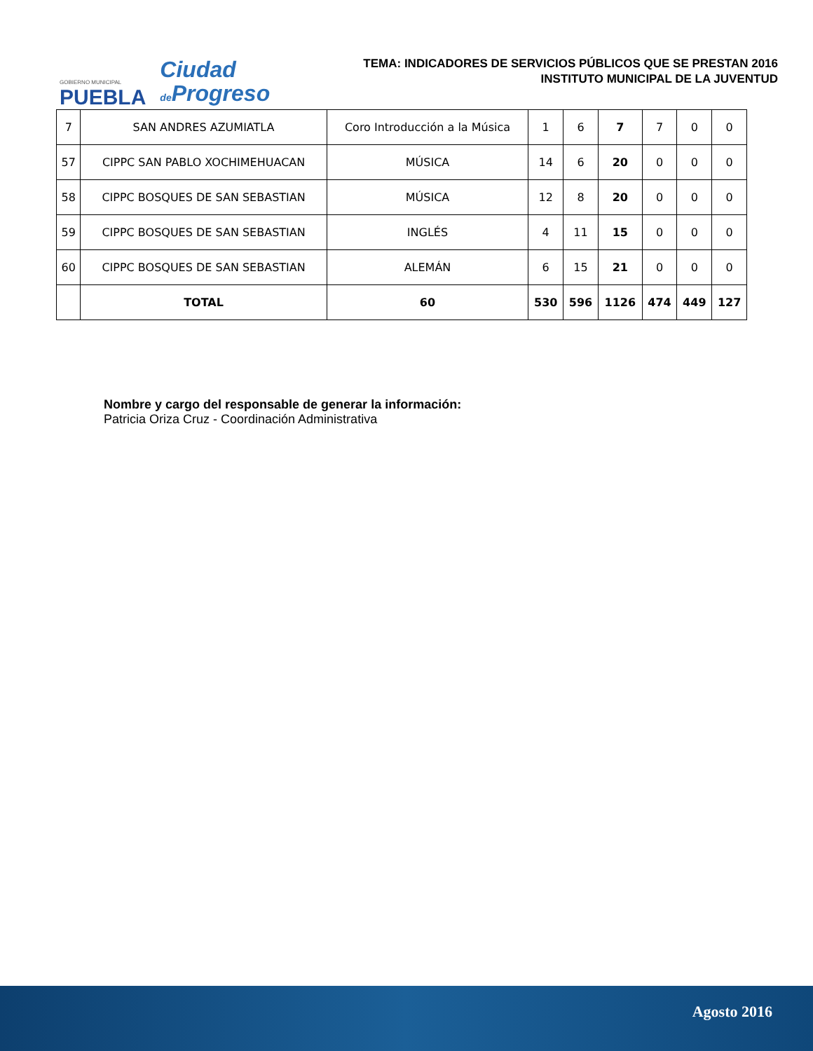GOBIERNO MUNICIPAL
PUEBLA
Ciudad
de Progreso
TEMA: INDICADORES DE SERVICIOS PÚBLICOS QUE SE PRESTAN 2016
INSTITUTO MUNICIPAL DE LA JUVENTUD
| 7 | SAN ANDRES AZUMIATLA | Coro Introducción a la Música | 1 | 6 | 7 | 7 | 0 | 0 |
| 57 | CIPPC SAN PABLO XOCHIMEHUACAN | MÚSICA | 14 | 6 | 20 | 0 | 0 | 0 |
| 58 | CIPPC BOSQUES DE SAN SEBASTIAN | MÚSICA | 12 | 8 | 20 | 0 | 0 | 0 |
| 59 | CIPPC BOSQUES DE SAN SEBASTIAN | INGLÉS | 4 | 11 | 15 | 0 | 0 | 0 |
| 60 | CIPPC BOSQUES DE SAN SEBASTIAN | ALEMÁN | 6 | 15 | 21 | 0 | 0 | 0 |
| | TOTAL | 60 | 530 | 596 | 1126 | 474 | 449 | 127 |
Nombre y cargo del responsable de generar la información:
Patricia Oriza Cruz - Coordinación Administrativa
Agosto 2016